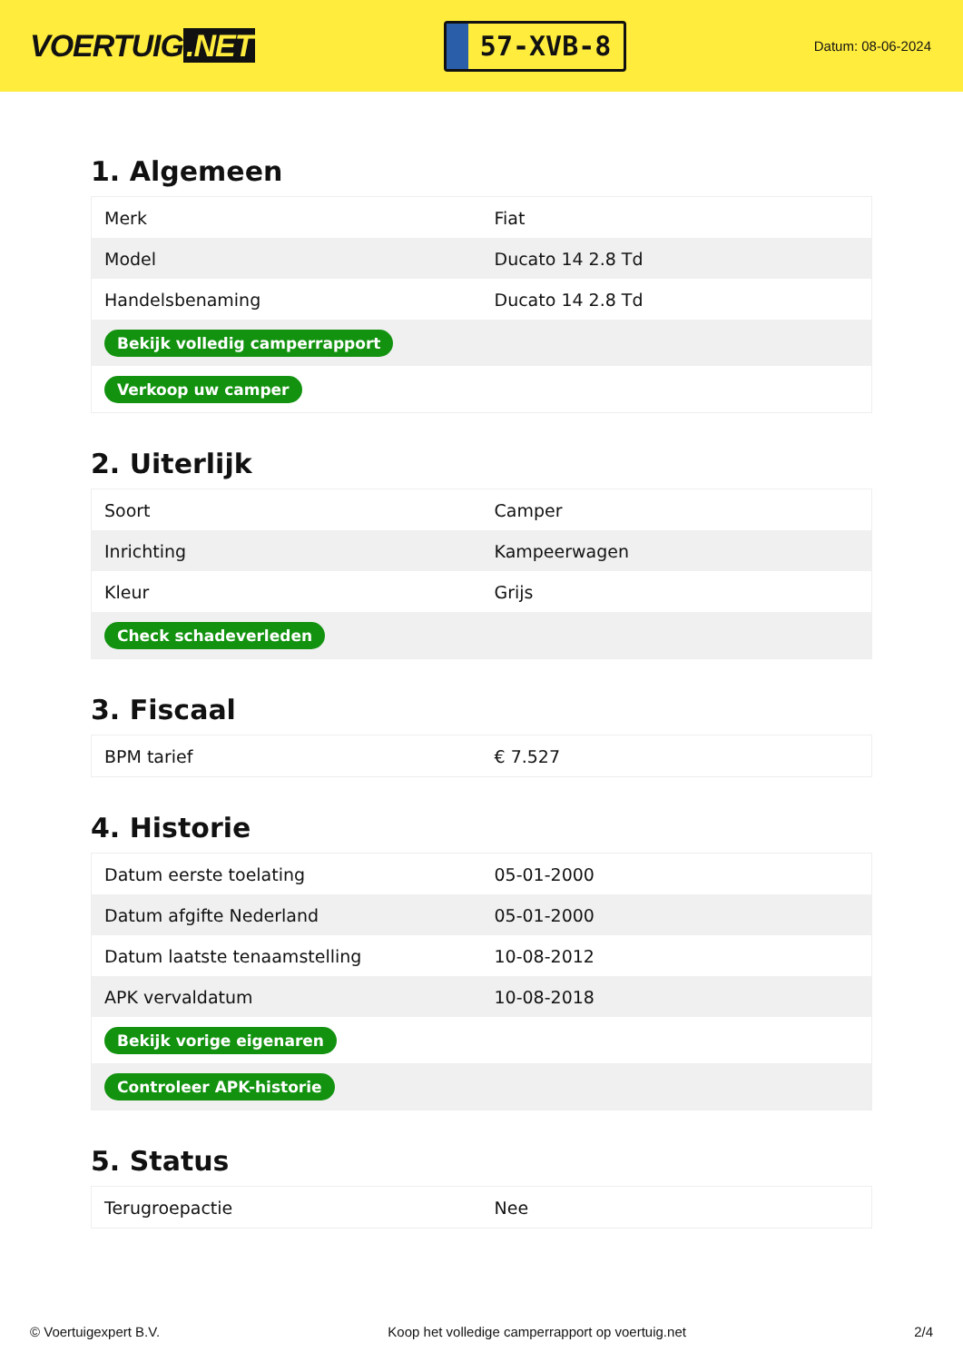VOERTUIG.NET
57-XVB-8
Datum: 08-06-2024
1. Algemeen
| Merk | Fiat |
| Model | Ducato 14 2.8 Td |
| Handelsbenaming | Ducato 14 2.8 Td |
| Bekijk volledig camperrapport | |
| Verkoop uw camper | |
2. Uiterlijk
| Soort | Camper |
| Inrichting | Kampeerwagen |
| Kleur | Grijs |
| Check schadeverleden | |
3. Fiscaal
| BPM tarief | € 7.527 |
4. Historie
| Datum eerste toelating | 05-01-2000 |
| Datum afgifte Nederland | 05-01-2000 |
| Datum laatste tenaamstelling | 10-08-2012 |
| APK vervaldatum | 10-08-2018 |
| Bekijk vorige eigenaren | |
| Controleer APK-historie | |
5. Status
| Terugroepactie | Nee |
© Voertuigexpert B.V. Koop het volledige camperrapport op voertuig.net 2/4